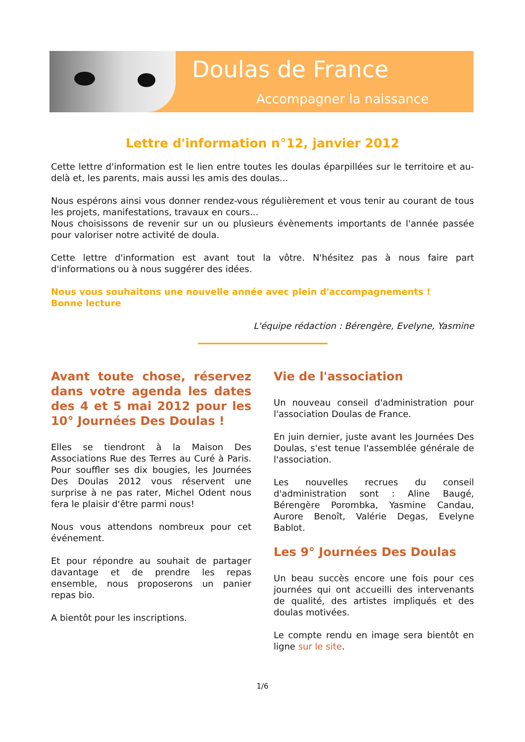Doulas de France
Accompagner la naissance
Lettre d'information n°12, janvier 2012
Cette lettre d'information est le lien entre toutes les doulas éparpillées sur le territoire et au-delà et, les parents, mais aussi les amis des doulas...
Nous espérons ainsi vous donner rendez-vous régulièrement et vous tenir au courant de tous les projets, manifestations, travaux en cours...
Nous choisissons de revenir sur un ou plusieurs évènements importants de l'année passée pour valoriser notre activité de doula.
Cette lettre d'information est avant tout la vôtre. N'hésitez pas à nous faire part d'informations ou à nous suggérer des idées.
Nous vous souhaitons une nouvelle année avec plein d'accompagnements !
Bonne lecture
L'équipe rédaction : Bérengère, Evelyne, Yasmine
Avant toute chose, réservez dans votre agenda les dates des 4 et 5 mai 2012 pour les 10° Journées Des Doulas !
Elles se tiendront à la Maison Des Associations Rue des Terres au Curé à Paris. Pour souffler ses dix bougies, les Journées Des Doulas 2012 vous réservent une surprise à ne pas rater, Michel Odent nous fera le plaisir d'être parmi nous!
Nous vous attendons nombreux pour cet événement.
Et pour répondre au souhait de partager davantage et de prendre les repas ensemble, nous proposerons un panier repas bio.
A bientôt pour les inscriptions.
Vie de l'association
Un nouveau conseil d'administration pour l'association Doulas de France.
En juin dernier, juste avant les Journées Des Doulas, s'est tenue l'assemblée générale de l'association.
Les nouvelles recrues du conseil d'administration sont : Aline Baugé, Bérengère Porombka, Yasmine Candau, Aurore Benoît, Valérie Degas, Evelyne Bablot.
Les 9° Journées Des Doulas
Un beau succès encore une fois pour ces journées qui ont accueilli des intervenants de qualité, des artistes impliqués et des doulas motivées.
Le compte rendu en image sera bientôt en ligne sur le site.
1/6